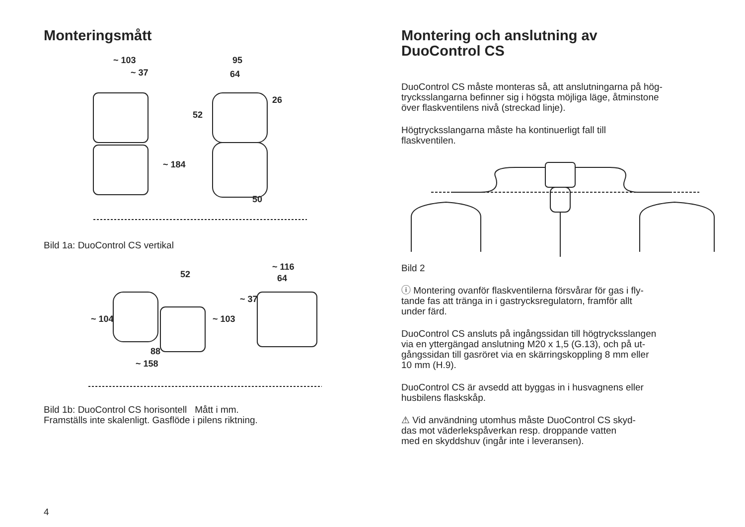Monteringsmått
~ 103
~ 37
95
64
50
~ 184
52
26
Bild 1a: DuoControl CS vertikal
52
~ 116
64
~ 104
~ 103
88
~ 158
~ 37
Bild 1b: DuoControl CS horisontell Mått i mm.
Framställs inte skalenligt. Gasflöde i pilens riktning.
Montering och anslutning av
DuoControl CS
DuoControl CS måste monteras så, att anslutningarna på hög-
trycksslangarna befinner sig i högsta möjliga läge, åtminstone
över flaskventilens nivå (streckad linje).
Högtrycksslangarna måste ha kontinuerligt fall till
flaskventilen.
Bild 2
ⓘ Montering ovanför flaskventilerna försvårar för gas i fly-
tande fas att tränga in i gastrycksregulatorn, framför allt
under färd.
DuoControl CS ansluts på ingångssidan till högtrycksslangen
via en yttergängad anslutning M20 x 1,5 (G.13), och på ut-
gångssidan till gasröret via en skärringskoppling 8 mm eller
10 mm (H.9).
DuoControl CS är avsedd att byggas in i husvagnens eller
husbilens flaskskåp.
⚠ Vid användning utomhus måste DuoControl CS skyd-
das mot väderlekspåverkan resp. droppande vatten
med en skyddshuv (ingår inte i leveransen).
4